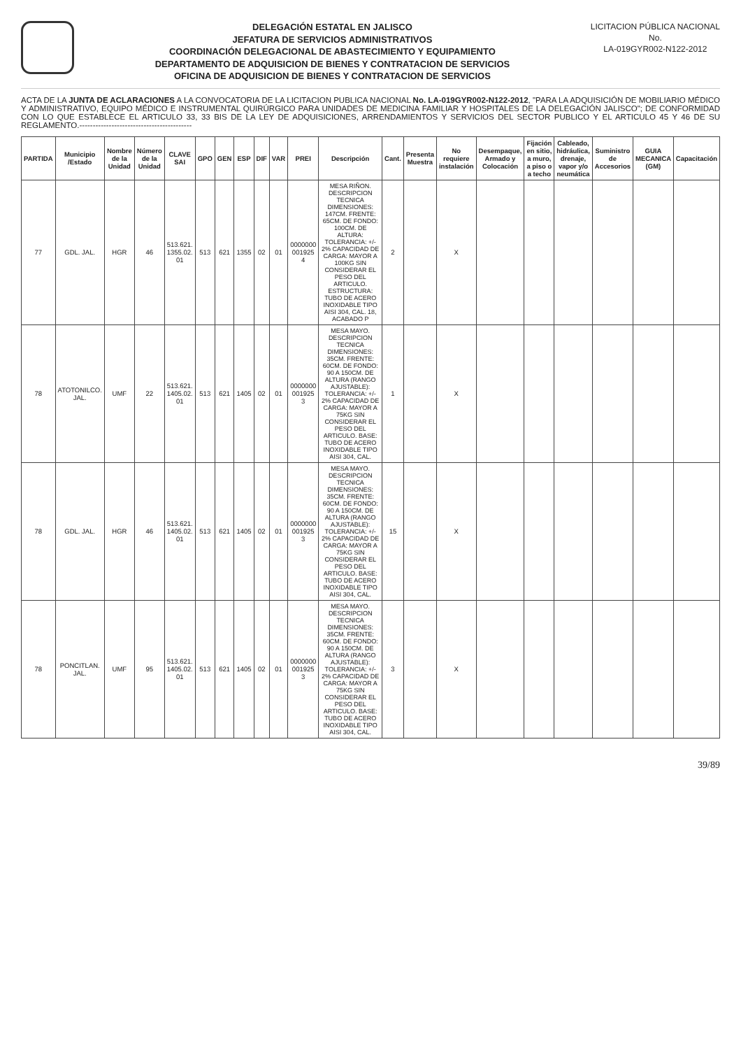DELEGACIÓN ESTATAL EN JALISCO
JEFATURA DE SERVICIOS ADMINISTRATIVOS
COORDINACIÓN DELEGACIONAL DE ABASTECIMIENTO Y EQUIPAMIENTO
DEPARTAMENTO DE ADQUISICION DE BIENES Y CONTRATACION DE SERVICIOS
OFICINA DE ADQUISICION DE BIENES Y CONTRATACION DE SERVICIOS
LICITACION PÚBLICA NACIONAL
No.
LA-019GYR002-N122-2012
ACTA DE LA JUNTA DE ACLARACIONES A LA CONVOCATORIA DE LA LICITACION PUBLICA NACIONAL No. LA-019GYR002-N122-2012, "PARA LA ADQUISICIÓN DE MOBILIARIO MÉDICO Y ADMINISTRATIVO, EQUIPO MÉDICO E INSTRUMENTAL QUIRÚRGICO PARA UNIDADES DE MEDICINA FAMILIAR Y HOSPITALES DE LA DELEGACIÓN JALISCO"; DE CONFORMIDAD CON LO QUE ESTABLECE EL ARTICULO 33, 33 BIS DE LA LEY DE ADQUISICIONES, ARRENDAMIENTOS Y SERVICIOS DEL SECTOR PUBLICO Y EL ARTICULO 45 Y 46 DE SU REGLAMENTO.------------------------------------------
| PARTIDA | Municipio /Estado | Nombre de la Unidad | Número de la Unidad | CLAVE SAI | GPO | GEN | ESP | DIF | VAR | PREI | Descripción | Cant. | Presenta Muestra | No requiere instalación | Desempaque, Armado y Colocación | Fijación en sitio, a muro, a piso o a techo | Cableado, hidráulica, drenaje, vapor y/o neumática | Suministro de Accesorios | GUIA MECANICA (GM) | Capacitación |
| --- | --- | --- | --- | --- | --- | --- | --- | --- | --- | --- | --- | --- | --- | --- | --- | --- | --- | --- | --- | --- |
| 77 | GDL. JAL. | HGR | 46 | 513.621. 1355.02. 01 | 513 | 621 | 1355 | 02 | 01 | 0000000 001925 4 | MESA RIÑON. DESCRIPCION TECNICA DIMENSIONES: 147CM. FRENTE: 65CM. DE FONDO: 100CM. DE ALTURA: TOLERANCIA: +/- 2% CAPACIDAD DE CARGA: MAYOR A 100KG SIN CONSIDERAR EL PESO DEL ARTICULO. ESTRUCTURA: TUBO DE ACERO INOXIDABLE TIPO AISI 304, CAL. 18, ACABADO P | 2 | | X | | | | | | |
| 78 | ATOTONILCO. JAL. | UMF | 22 | 513.621. 1405.02. 01 | 513 | 621 | 1405 | 02 | 01 | 0000000 001925 3 | MESA MAYO. DESCRIPCION TECNICA DIMENSIONES: 35CM. FRENTE: 60CM. DE FONDO: 90 A 150CM. DE ALTURA (RANGO AJUSTABLE): TOLERANCIA: +/- 2% CAPACIDAD DE CARGA: MAYOR A 75KG SIN CONSIDERAR EL PESO DEL ARTICULO. BASE: TUBO DE ACERO INOXIDABLE TIPO AISI 304, CAL. | 1 | | X | | | | | | |
| 78 | GDL. JAL. | HGR | 46 | 513.621. 1405.02. 01 | 513 | 621 | 1405 | 02 | 01 | 0000000 001925 3 | MESA MAYO. DESCRIPCION TECNICA DIMENSIONES: 35CM. FRENTE: 60CM. DE FONDO: 90 A 150CM. DE ALTURA (RANGO AJUSTABLE): TOLERANCIA: +/- 2% CAPACIDAD DE CARGA: MAYOR A 75KG SIN CONSIDERAR EL PESO DEL ARTICULO. BASE: TUBO DE ACERO INOXIDABLE TIPO AISI 304, CAL. | 15 | | X | | | | | | |
| 78 | PONCITLAN. JAL. | UMF | 95 | 513.621. 1405.02. 01 | 513 | 621 | 1405 | 02 | 01 | 0000000 001925 3 | MESA MAYO. DESCRIPCION TECNICA DIMENSIONES: 35CM. FRENTE: 60CM. DE FONDO: 90 A 150CM. DE ALTURA (RANGO AJUSTABLE): TOLERANCIA: +/- 2% CAPACIDAD DE CARGA: MAYOR A 75KG SIN CONSIDERAR EL PESO DEL ARTICULO. BASE: TUBO DE ACERO INOXIDABLE TIPO AISI 304, CAL. | 3 | | X | | | | | | |
39/89